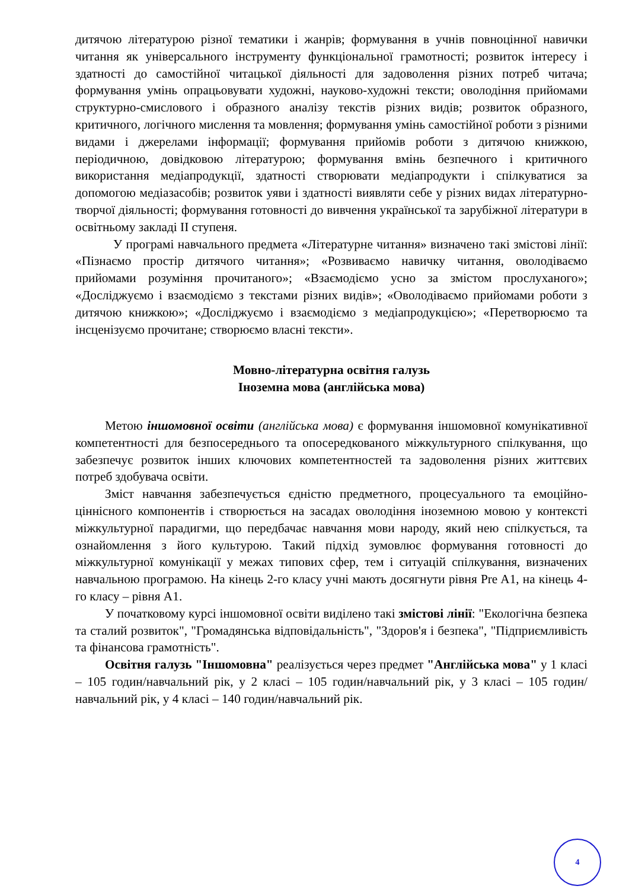дитячою літературою різної тематики і жанрів; формування в учнів повноцінної навички читання як універсального інструменту функціональної грамотності; розвиток інтересу і здатності до самостійної читацької діяльності для задоволення різних потреб читача; формування умінь опрацьовувати художні, науково-художні тексти; оволодіння прийомами структурно-смислового і образного аналізу текстів різних видів; розвиток образного, критичного, логічного мислення та мовлення; формування умінь самостійної роботи з різними видами і джерелами інформації; формування прийомів роботи з дитячою книжкою, періодичною, довідковою літературою; формування вмінь безпечного і критичного використання медіапродукції, здатності створювати медіапродукти і спілкуватися за допомогою медіазасобів; розвиток уяви і здатності виявляти себе у різних видах літературно-творчої діяльності; формування готовності до вивчення української та зарубіжної літератури в освітньому закладі ІІ ступеня.
У програмі навчального предмета «Літературне читання» визначено такі змістові лінії: «Пізнаємо простір дитячого читання»; «Розвиваємо навичку читання, оволодіваємо прийомами розуміння прочитаного»; «Взаємодіємо усно за змістом прослуханого»; «Досліджуємо і взаємодіємо з текстами різних видів»; «Оволодіваємо прийомами роботи з дитячою книжкою»; «Досліджуємо і взаємодіємо з медіапродукцією»; «Перетворюємо та інсценізуємо прочитане; створюємо власні тексти».
Мовно-літературна освітня галузь
Іноземна мова (англійська мова)
Метою іншомовної освіти (англійська мова) є формування іншомовної комунікативної компетентності для безпосереднього та опосередкованого міжкультурного спілкування, що забезпечує розвиток інших ключових компетентностей та задоволення різних життєвих потреб здобувача освіти.
Зміст навчання забезпечується єдністю предметного, процесуального та емоційно-ціннісного компонентів і створюється на засадах оволодіння іноземною мовою у контексті міжкультурної парадигми, що передбачає навчання мови народу, який нею спілкується, та ознайомлення з його культурою. Такий підхід зумовлює формування готовності до міжкультурної комунікації у межах типових сфер, тем і ситуацій спілкування, визначених навчальною програмою. На кінець 2-го класу учні мають досягнути рівня Pre A1, на кінець 4-го класу – рівня А1.
У початковому курсі іншомовної освіти виділено такі змістові лінії: "Екологічна безпека та сталий розвиток", "Громадянська відповідальність", "Здоров'я і безпека", "Підприємливість та фінансова грамотність".
Освітня галузь "Іншомовна" реалізується через предмет "Англійська мова" у 1 класі – 105 годин/навчальний рік, у 2 класі – 105 годин/навчальний рік, у 3 класі – 105 годин/навчальний рік, у 4 класі – 140 годин/навчальний рік.
4